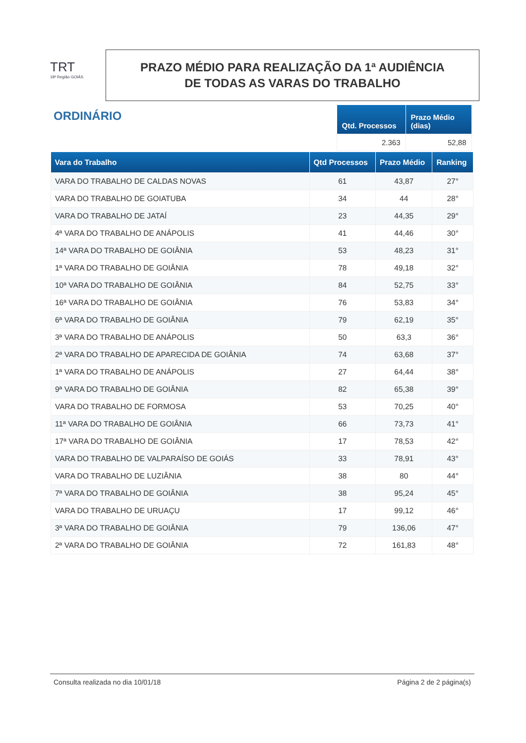TRT
18ª Região GOIÁS
PRAZO MÉDIO PARA REALIZAÇÃO DA 1ª AUDIÊNCIA
DE TODAS AS VARAS DO TRABALHO
ORDINÁRIO
| Qtd. Processos | Prazo Médio (dias) |
| --- | --- |
| 2.363 | 52,88 |
| Vara do Trabalho | Qtd Processos | Prazo Médio | Ranking |
| --- | --- | --- | --- |
| VARA DO TRABALHO DE CALDAS NOVAS | 61 | 43,87 | 27° |
| VARA DO TRABALHO DE GOIATUBA | 34 | 44 | 28° |
| VARA DO TRABALHO DE JATAÍ | 23 | 44,35 | 29° |
| 4ª VARA DO TRABALHO DE ANÁPOLIS | 41 | 44,46 | 30° |
| 14ª VARA DO TRABALHO DE GOIÂNIA | 53 | 48,23 | 31° |
| 1ª VARA DO TRABALHO DE GOIÂNIA | 78 | 49,18 | 32° |
| 10ª VARA DO TRABALHO DE GOIÂNIA | 84 | 52,75 | 33° |
| 16ª VARA DO TRABALHO DE GOIÂNIA | 76 | 53,83 | 34° |
| 6ª VARA DO TRABALHO DE GOIÂNIA | 79 | 62,19 | 35° |
| 3ª VARA DO TRABALHO DE ANÁPOLIS | 50 | 63,3 | 36° |
| 2ª VARA DO TRABALHO DE APARECIDA DE GOIÂNIA | 74 | 63,68 | 37° |
| 1ª VARA DO TRABALHO DE ANÁPOLIS | 27 | 64,44 | 38° |
| 9ª VARA DO TRABALHO DE GOIÂNIA | 82 | 65,38 | 39° |
| VARA DO TRABALHO DE FORMOSA | 53 | 70,25 | 40° |
| 11ª VARA DO TRABALHO DE GOIÂNIA | 66 | 73,73 | 41° |
| 17ª VARA DO TRABALHO DE GOIÂNIA | 17 | 78,53 | 42° |
| VARA DO TRABALHO DE VALPARAÍSO DE GOIÁS | 33 | 78,91 | 43° |
| VARA DO TRABALHO DE LUZIÂNIA | 38 | 80 | 44° |
| 7ª VARA DO TRABALHO DE GOIÂNIA | 38 | 95,24 | 45° |
| VARA DO TRABALHO DE URUAÇU | 17 | 99,12 | 46° |
| 3ª VARA DO TRABALHO DE GOIÂNIA | 79 | 136,06 | 47° |
| 2ª VARA DO TRABALHO DE GOIÂNIA | 72 | 161,83 | 48° |
Consulta realizada no dia 10/01/18 Página 2 de 2 página(s)